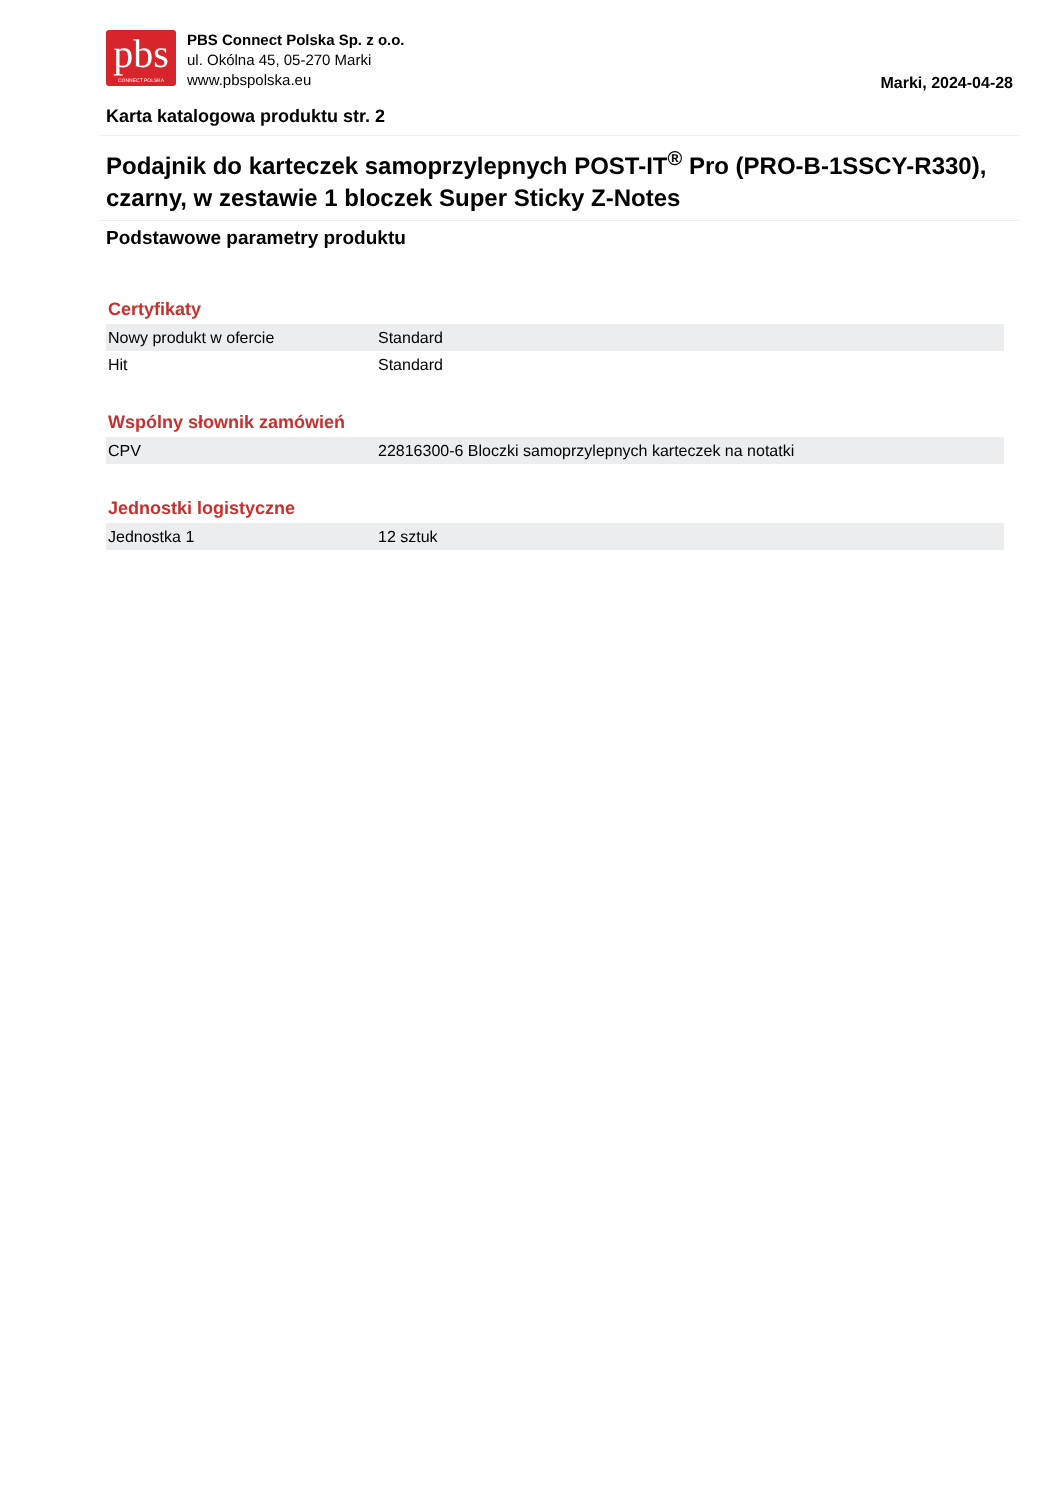pbs
CONNECT POLSKA
PBS Connect Polska Sp. z o.o.
ul. Okólna 45, 05-270 Marki
www.pbspolska.eu
Marki, 2024-04-28
Karta katalogowa produktu str. 2
Podajnik do karteczek samoprzylepnych POST-IT<sup>®</sup> Pro (PRO-B-1SSCY-R330), czarny, w zestawie 1 bloczek Super Sticky Z-Notes
Podstawowe parametry produktu
Certyfikaty
| Nowy produkt w ofercie | Standard |
| Hit | Standard |
Wspólny słownik zamówień
| CPV | 22816300-6 Bloczki samoprzylepnych karteczek na notatki |
Jednostki logistyczne
| Jednostka 1 | 12 sztuk |